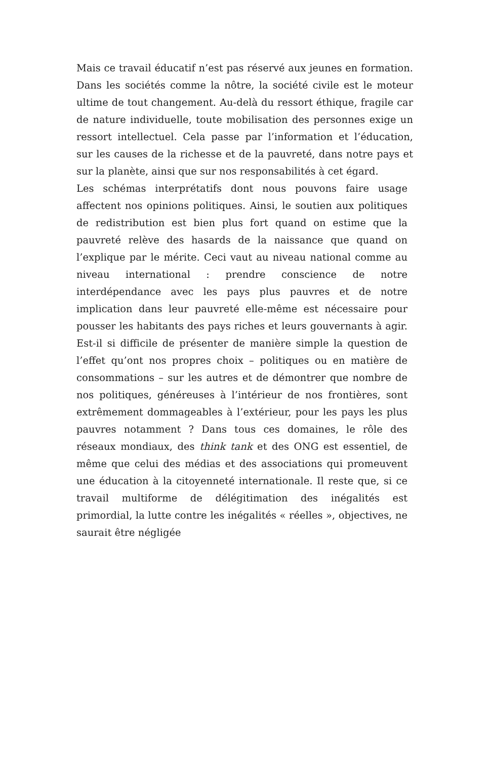Mais ce travail éducatif n’est pas réservé aux jeunes en formation. Dans les sociétés comme la nôtre, la société civile est le moteur ultime de tout changement. Au-delà du ressort éthique, fragile car de nature individuelle, toute mobilisation des personnes exige un ressort intellectuel. Cela passe par l’information et l’éducation, sur les causes de la richesse et de la pauvreté, dans notre pays et sur la planète, ainsi que sur nos responsabilités à cet égard.
Les schémas interprétatifs dont nous pouvons faire usage affectent nos opinions politiques. Ainsi, le soutien aux politiques de redistribution est bien plus fort quand on estime que la pauvreté relève des hasards de la naissance que quand on l’explique par le mérite. Ceci vaut au niveau national comme au niveau international : prendre conscience de notre interdépendance avec les pays plus pauvres et de notre implication dans leur pauvreté elle-même est nécessaire pour pousser les habitants des pays riches et leurs gouvernants à agir. Est-il si difficile de présenter de manière simple la question de l’effet qu’ont nos propres choix – politiques ou en matière de consommations – sur les autres et de démontrer que nombre de nos politiques, généreuses à l’intérieur de nos frontières, sont extrêmement dommageables à l’extérieur, pour les pays les plus pauvres notamment ? Dans tous ces domaines, le rôle des réseaux mondiaux, des think tank et des ONG est essentiel, de même que celui des médias et des associations qui promeuvent une éducation à la citoyenneté internationale. Il reste que, si ce travail multiforme de délégitimation des inégalités est primordial, la lutte contre les inégalités « réelles », objectives, ne saurait être négligée